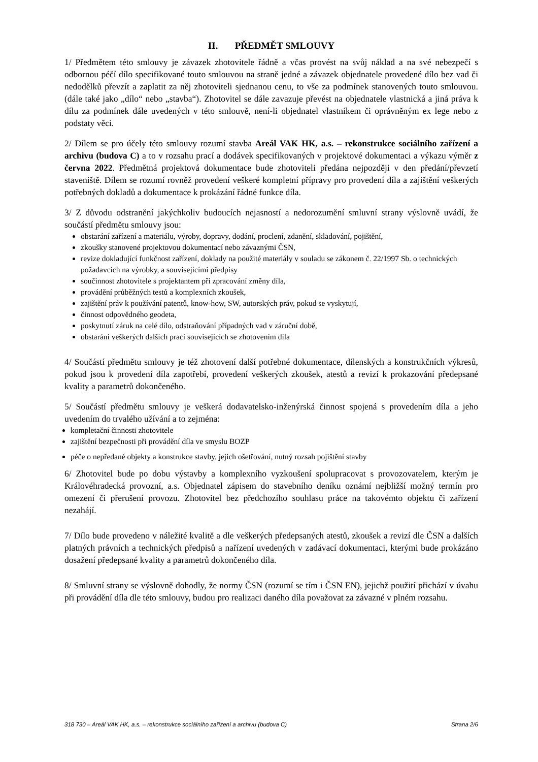II. PŘEDMĚT SMLOUVY
1/ Předmětem této smlouvy je závazek zhotovitele řádně a včas provést na svůj náklad a na své nebezpečí s odbornou péčí dílo specifikované touto smlouvou na straně jedné a závazek objednatele provedené dílo bez vad či nedodělků převzít a zaplatit za něj zhotoviteli sjednanou cenu, to vše za podmínek stanovených touto smlouvou. (dále také jako „dílo“ nebo „stavba“). Zhotovitel se dále zavazuje převést na objednatele vlastnická a jiná práva k dílu za podmínek dále uvedených v této smlouvě, není-li objednatel vlastníkem či oprávněným ex lege nebo z podstaty věci.
2/ Dílem se pro účely této smlouvy rozumí stavba Areál VAK HK, a.s. – rekonstrukce sociálního zařízení a archivu (budova C) a to v rozsahu prací a dodávek specifikovaných v projektové dokumentaci a výkazu výměr z června 2022. Předmětná projektová dokumentace bude zhotoviteli předána nejpozději v den předání/převzetí staveniště. Dílem se rozumí rovněž provedení veškeré kompletní přípravy pro provedení díla a zajištění veškerých potřebných dokladů a dokumentace k prokázání řádné funkce díla.
3/ Z důvodu odstranění jakýchkoliv budoucích nejasností a nedorozumění smluvní strany výslovně uvádí, že součástí předmětu smlouvy jsou:
obstarání zařízení a materiálu, výroby, dopravy, dodání, proclení, zdanění, skladování, pojištění,
zkoušky stanovené projektovou dokumentací nebo závaznými ČSN,
revize dokladující funkčnost zařízení, doklady na použité materiály v souladu se zákonem č. 22/1997 Sb. o technických požadavcích na výrobky, a souvisejícími předpisy
součinnost zhotovitele s projektantem při zpracování změny díla,
provádění průběžných testů a komplexních zkoušek,
zajištění práv k používání patentů, know-how, SW, autorských práv, pokud se vyskytují,
činnost odpovědného geodeta,
poskytnutí záruk na celé dílo, odstraňování případných vad v záruční době,
obstarání veškerých dalších prací souvisejících se zhotovením díla
4/ Součástí předmětu smlouvy je též zhotovení další potřebné dokumentace, dílenských a konstrukčních výkresů, pokud jsou k provedení díla zapotřebí, provedení veškerých zkoušek, atestů a revizí k prokazování předepsané kvality a parametrů dokončeného.
5/ Součástí předmětu smlouvy je veškerá dodavatelsko-inženýrská činnost spojená s provedením díla a jeho uvedením do trvalého užívání a to zejména:
kompletační činnosti zhotovitele
zajištění bezpečnosti při provádění díla ve smyslu BOZP
péče o nepředané objekty a konstrukce stavby, jejich ošetřování, nutný rozsah pojištění stavby
6/ Zhotovitel bude po dobu výstavby a komplexního vyzkoušení spolupracovat s provozovatelem, kterým je Královéhradecká provozní, a.s. Objednatel zápisem do stavebního deníku oznámí nejbližší možný termín pro omezení či přerušení provozu. Zhotovitel bez předchozího souhlasu práce na takovémto objektu či zařízení nezahájí.
7/ Dílo bude provedeno v náležité kvalitě a dle veškerých předepsaných atestů, zkoušek a revizí dle ČSN a dalších platných právních a technických předpisů a nařízení uvedených v zadávací dokumentaci, kterými bude prokázáno dosažení předepsané kvality a parametrů dokončeného díla.
8/ Smluvní strany se výslovně dohodly, že normy ČSN (rozumí se tím i ČSN EN), jejichž použití přichází v úvahu při provádění díla dle této smlouvy, budou pro realizaci daného díla považovat za závazné v plném rozsahu.
318 730 – Areál VAK HK, a.s. – rekonstrukce sociálního zařízení a archivu (budova C) Strana 2/6